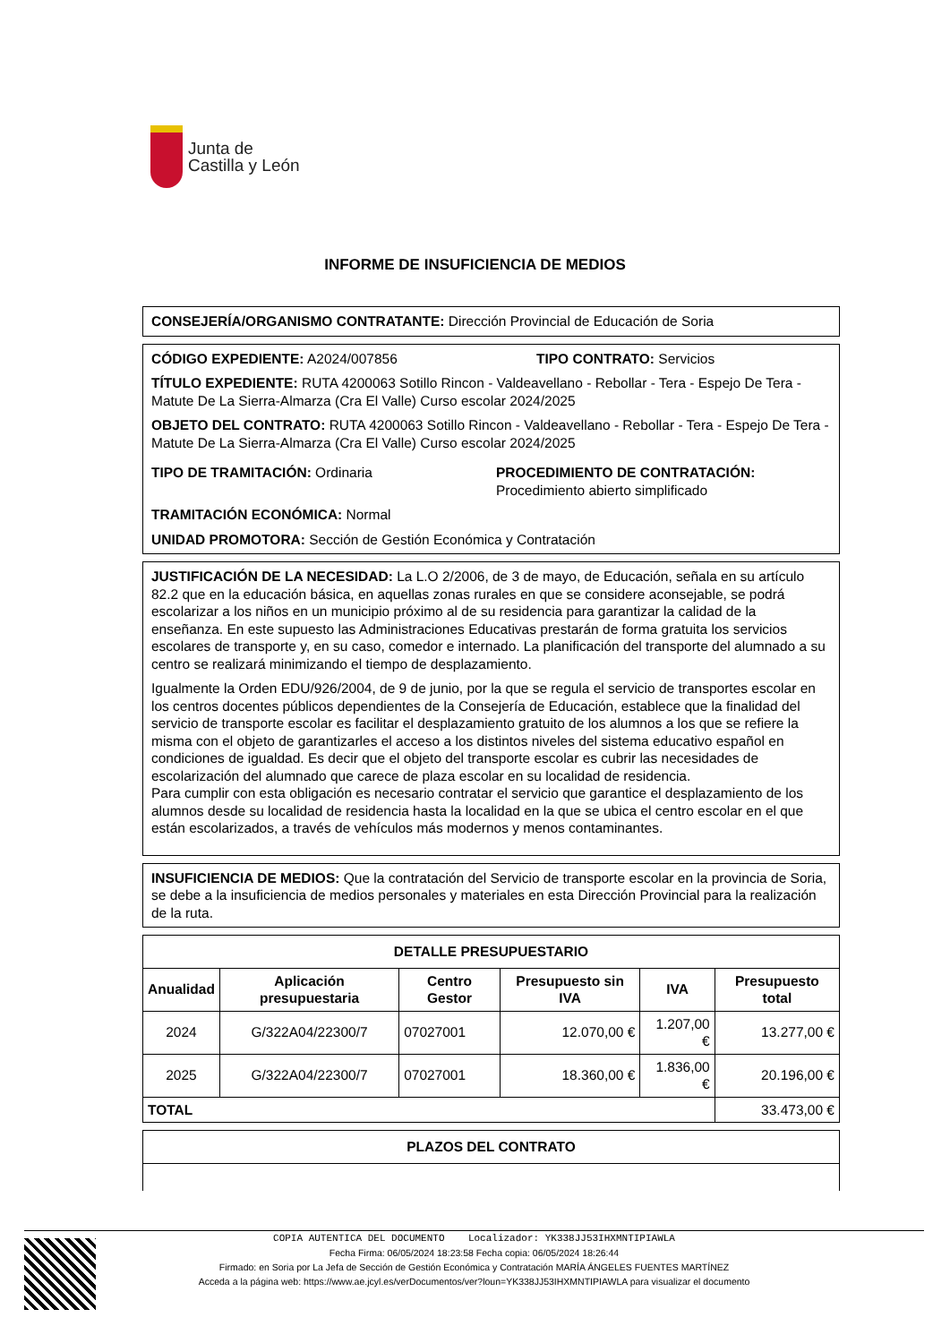Junta de
Castilla y León
INFORME DE INSUFICIENCIA DE MEDIOS
CONSEJERÍA/ORGANISMO CONTRATANTE: Dirección Provincial de Educación de Soria
CÓDIGO EXPEDIENTE: A2024/007856 TIPO CONTRATO: Servicios
TÍTULO EXPEDIENTE: RUTA 4200063 Sotillo Rincon - Valdeavellano - Rebollar - Tera - Espejo De Tera - Matute De La Sierra-Almarza (Cra El Valle) Curso escolar 2024/2025
OBJETO DEL CONTRATO: RUTA 4200063 Sotillo Rincon - Valdeavellano - Rebollar - Tera - Espejo De Tera - Matute De La Sierra-Almarza (Cra El Valle) Curso escolar 2024/2025
TIPO DE TRAMITACIÓN: Ordinaria PROCEDIMIENTO DE CONTRATACIÓN:
Procedimiento abierto simplificado
TRAMITACIÓN ECONÓMICA: Normal
UNIDAD PROMOTORA: Sección de Gestión Económica y Contratación
JUSTIFICACIÓN DE LA NECESIDAD: La L.O 2/2006, de 3 de mayo, de Educación, señala en su artículo 82.2 que en la educación básica, en aquellas zonas rurales en que se considere aconsejable, se podrá escolarizar a los niños en un municipio próximo al de su residencia para garantizar la calidad de la enseñanza. En este supuesto las Administraciones Educativas prestarán de forma gratuita los servicios escolares de transporte y, en su caso, comedor e internado. La planificación del transporte del alumnado a su centro se realizará minimizando el tiempo de desplazamiento.
Igualmente la Orden EDU/926/2004, de 9 de junio, por la que se regula el servicio de transportes escolar en los centros docentes públicos dependientes de la Consejería de Educación, establece que la finalidad del servicio de transporte escolar es facilitar el desplazamiento gratuito de los alumnos a los que se refiere la misma con el objeto de garantizarles el acceso a los distintos niveles del sistema educativo español en condiciones de igualdad. Es decir que el objeto del transporte escolar es cubrir las necesidades de escolarización del alumnado que carece de plaza escolar en su localidad de residencia.
Para cumplir con esta obligación es necesario contratar el servicio que garantice el desplazamiento de los alumnos desde su localidad de residencia hasta la localidad en la que se ubica el centro escolar en el que están escolarizados, a través de vehículos más modernos y menos contaminantes.
INSUFICIENCIA DE MEDIOS: Que la contratación del Servicio de transporte escolar en la provincia de Soria, se debe a la insuficiencia de medios personales y materiales en esta Dirección Provincial para la realización de la ruta.
| DETALLE PRESUPUESTARIO | | | | | |
| --- | --- | --- | --- | --- | --- |
| Anualidad | Aplicación presupuestaria | Centro Gestor | Presupuesto sin IVA | IVA | Presupuesto total |
| 2024 | G/322A04/22300/7 | 07027001 | 12.070,00 € | 1.207,00 € | 13.277,00 € |
| 2025 | G/322A04/22300/7 | 07027001 | 18.360,00 € | 1.836,00 € | 20.196,00 € |
| TOTAL | | | | | 33.473,00 € |
| PLAZOS DEL CONTRATO |
| --- |
COPIA AUTENTICA DEL DOCUMENTO Localizador: YK338JJ53IHXMNTIPIAWLA
Fecha Firma: 06/05/2024 18:23:58 Fecha copia: 06/05/2024 18:26:44
Firmado: en Soria por La Jefa de Sección de Gestión Económica y Contratación MARÍA ÁNGELES FUENTES MARTÍNEZ
Acceda a la página web: https://www.ae.jcyl.es/verDocumentos/ver?loun=YK338JJ53IHXMNTIPIAWLA para visualizar el documento